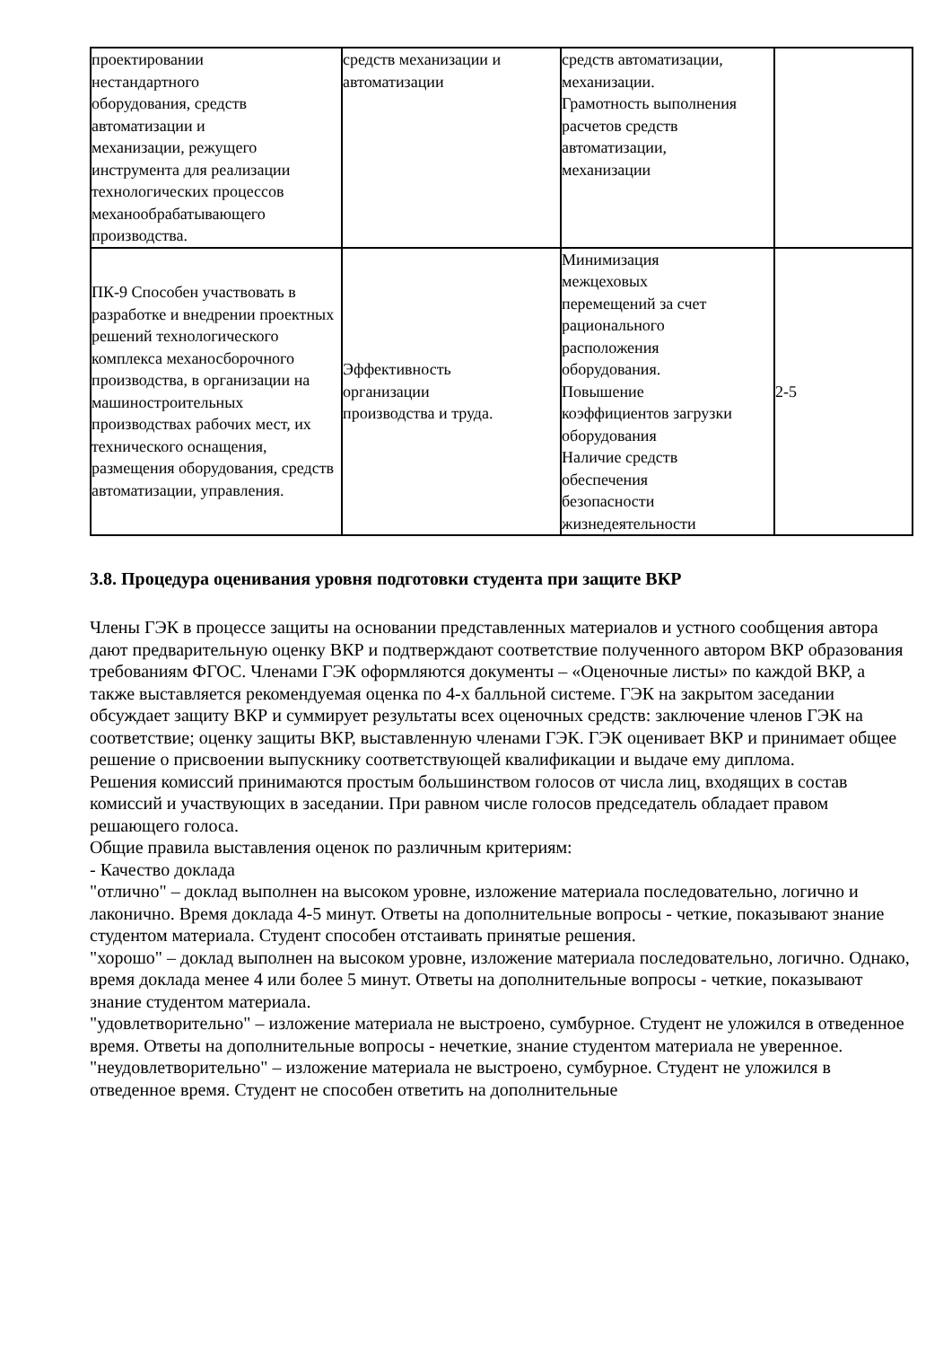| проектировании нестандартного оборудования, средств автоматизации и механизации, режущего инструмента для реализации технологических процессов механообрабатывающего производства. | средств механизации и автоматизации | средств автоматизации, механизации. Грамотность выполнения расчетов средств автоматизации, механизации | |
| ПК-9 Способен участвовать в разработке и внедрении проектных решений технологического комплекса механосборочного производства, в организации на машиностроительных производствах рабочих мест, их технического оснащения, размещения оборудования, средств автоматизации, управления. | Эффективность организации производства и труда. | Минимизация межцеховых перемещений за счет рационального расположения оборудования. Повышение коэффициентов загрузки оборудования Наличие средств обеспечения безопасности жизнедеятельности | 2-5 |
3.8. Процедура оценивания уровня подготовки студента при защите ВКР
Члены ГЭК в процессе защиты на основании представленных материалов и устного сообщения автора дают предварительную оценку ВКР и подтверждают соответствие полученного автором ВКР образования требованиям ФГОС. Членами ГЭК оформляются документы – «Оценочные листы» по каждой ВКР, а также выставляется рекомендуемая оценка по 4-х балльной системе. ГЭК на закрытом заседании обсуждает защиту ВКР и суммирует результаты всех оценочных средств: заключение членов ГЭК на соответствие; оценку защиты ВКР, выставленную членами ГЭК. ГЭК оценивает ВКР и принимает общее решение о присвоении выпускнику соответствующей квалификации и выдаче ему диплома.
Решения комиссий принимаются простым большинством голосов от числа лиц, входящих в состав комиссий и участвующих в заседании. При равном числе голосов председатель обладает правом решающего голоса.
Общие правила выставления оценок по различным критериям:
- Качество доклада
"отлично" – доклад выполнен на высоком уровне, изложение материала последовательно, логично и лаконично. Время доклада 4-5 минут. Ответы на дополнительные вопросы - четкие, показывают знание студентом материала. Студент способен отстаивать принятые решения.
"хорошо" – доклад выполнен на высоком уровне, изложение материала последовательно, логично. Однако, время доклада менее 4 или более 5 минут. Ответы на дополнительные вопросы - четкие, показывают знание студентом материала.
"удовлетворительно" – изложение материала не выстроено, сумбурное. Студент не уложился в отведенное время. Ответы на дополнительные вопросы - нечеткие, знание студентом материала не уверенное.
"неудовлетворительно" – изложение материала не выстроено, сумбурное. Студент не уложился в отведенное время. Студент не способен ответить на дополнительные